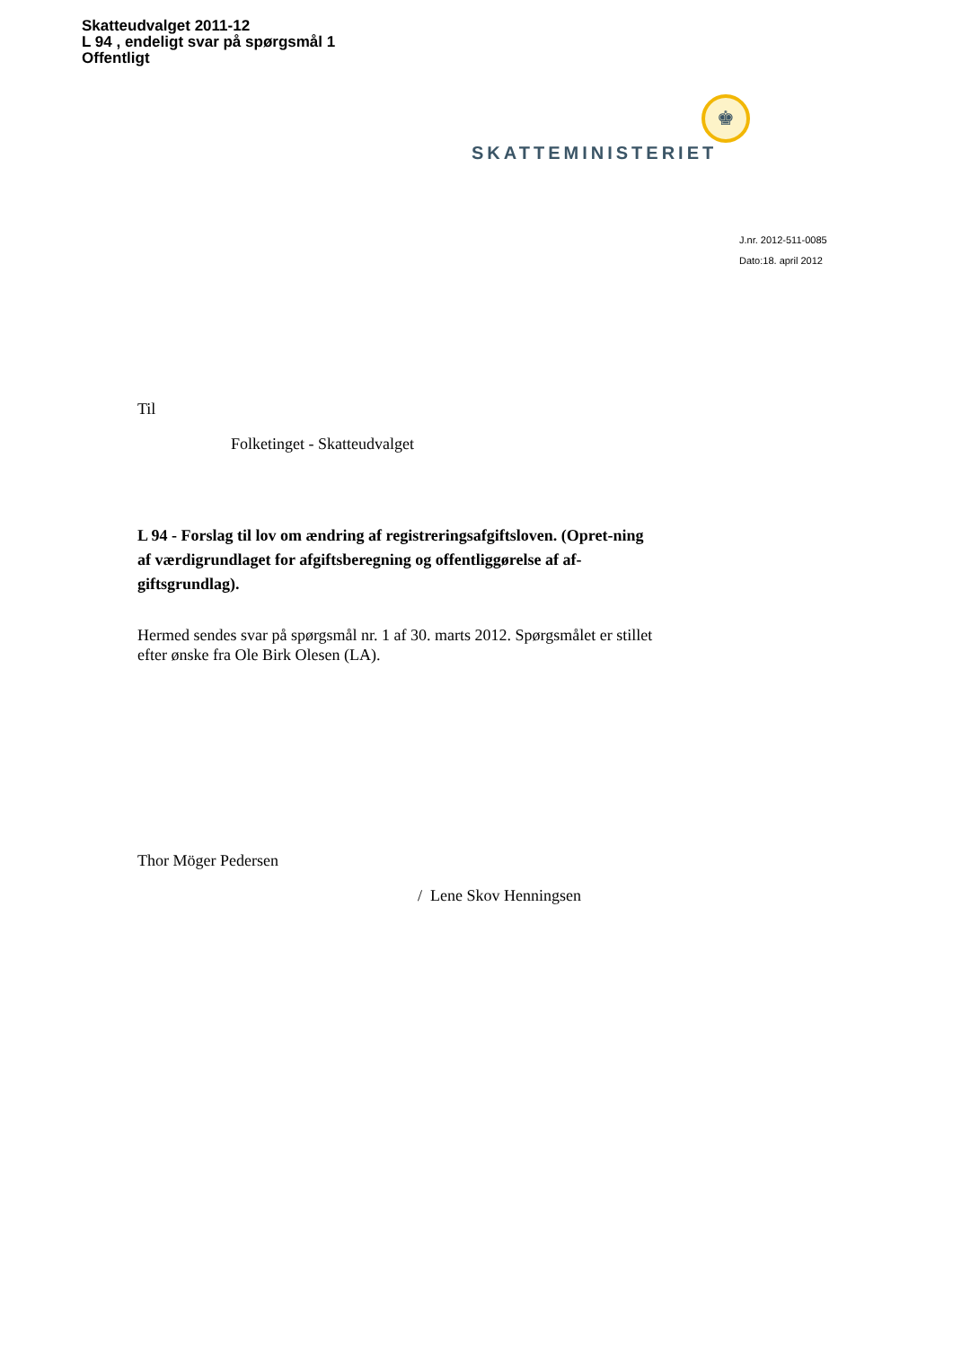Skatteudvalget 2011-12
L 94 , endeligt svar på spørgsmål 1
Offentligt
♚
SKATTEMINISTERIET
J.nr. 2012-511-0085
Dato:18. april 2012
Til
Folketinget - Skatteudvalget
L 94 - Forslag til lov om ændring af registreringsafgiftsloven. (Opret-ning af værdigrundlaget for afgiftsberegning og offentliggørelse af af-giftsgrundlag).
Hermed sendes svar på spørgsmål nr. 1 af 30. marts 2012. Spørgsmålet er stillet efter ønske fra Ole Birk Olesen (LA).
Thor Möger Pedersen
/ Lene Skov Henningsen